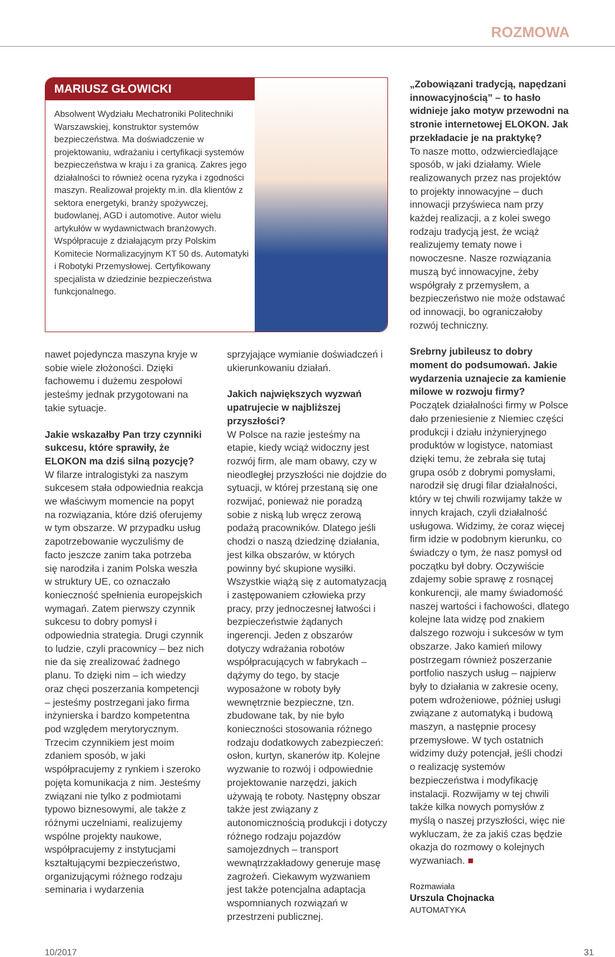ROZMOWA
MARIUSZ GŁOWICKI
Absolwent Wydziału Mechatroniki Politechniki Warszawskiej, konstruktor systemów bezpieczeństwa. Ma doświadczenie w projektowaniu, wdrażaniu i certyfikacji systemów bezpieczeństwa w kraju i za granicą. Zakres jego działalności to również ocena ryzyka i zgodności maszyn. Realizował projekty m.in. dla klientów z sektora energetyki, branży spożywczej, budowlanej, AGD i automotive. Autor wielu artykułów w wydawnictwach branżowych. Współpracuje z działającym przy Polskim Komitecie Normalizacyjnym KT 50 ds. Automatyki i Robotyki Przemysłowej. Certyfikowany specjalista w dziedzinie bezpieczeństwa funkcjonalnego.
nawet pojedyncza maszyna kryje w sobie wiele złożoności. Dzięki fachowemu i dużemu zespołowi jesteśmy jednak przygotowani na takie sytuacje.
Jakie wskazałby Pan trzy czynniki sukcesu, które sprawiły, że ELOKON ma dziś silną pozycję?
W filarze intralogistyki za naszym sukcesem stała odpowiednia reakcja we właściwym momencie na popyt na rozwiązania, które dziś oferujemy w tym obszarze. W przypadku usług zapotrzebowanie wyczuliśmy de facto jeszcze zanim taka potrzeba się narodziła i zanim Polska weszła w struktury UE, co oznaczało konieczność spełnienia europejskich wymagań. Zatem pierwszy czynnik sukcesu to dobry pomysł i odpowiednia strategia. Drugi czynnik to ludzie, czyli pracownicy – bez nich nie da się zrealizować żadnego planu. To dzięki nim – ich wiedzy oraz chęci poszerzania kompetencji – jesteśmy postrzegani jako firma inżynierska i bardzo kompetentna pod względem merytorycznym. Trzecim czynnikiem jest moim zdaniem sposób, w jaki współpracujemy z rynkiem i szeroko pojęta komunikacja z nim. Jesteśmy związani nie tylko z podmiotami typowo biznesowymi, ale także z różnymi uczelniami, realizujemy wspólne projekty naukowe, współpracujemy z instytucjami kształtującymi bezpieczeństwo, organizującymi różnego rodzaju seminaria i wydarzenia
sprzyjające wymianie doświadczeń i ukierunkowaniu działań.
Jakich największych wyzwań upatrujecie w najbliższej przyszłości?
W Polsce na razie jesteśmy na etapie, kiedy wciąż widoczny jest rozwój firm, ale mam obawy, czy w nieodległej przyszłości nie dojdzie do sytuacji, w której przestaną się one rozwijać, ponieważ nie poradzą sobie z niską lub wręcz zerową podażą pracowników. Dlatego jeśli chodzi o naszą dziedzinę działania, jest kilka obszarów, w których powinny być skupione wysiłki. Wszystkie wiążą się z automatyzacją i zastępowaniem człowieka przy pracy, przy jednoczesnej łatwości i bezpieczeństwie żądanych ingerencji. Jeden z obszarów dotyczy wdrażania robotów współpracujących w fabrykach – dążymy do tego, by stacje wyposażone w roboty były wewnętrznie bezpieczne, tzn. zbudowane tak, by nie było konieczności stosowania różnego rodzaju dodatkowych zabezpieczeń: osłon, kurtyn, skanerów itp. Kolejne wyzwanie to rozwój i odpowiednie projektowanie narzędzi, jakich używają te roboty. Następny obszar także jest związany z autonomicznością produkcji i dotyczy różnego rodzaju pojazdów samojezdnych – transport wewnątrzzakładowy generuje masę zagrożeń. Ciekawym wyzwaniem jest także potencjalna adaptacja wspomnianych rozwiązań w przestrzeni publicznej.
„Zobowiązani tradycją, napędzani innowacyjnością” – to hasło widnieje jako motyw przewodni na stronie internetowej ELOKON. Jak przekładacie je na praktykę?
To nasze motto, odzwierciedlające sposób, w jaki działamy. Wiele realizowanych przez nas projektów to projekty innowacyjne – duch innowacji przyświeca nam przy każdej realizacji, a z kolei swego rodzaju tradycją jest, że wciąż realizujemy tematy nowe i nowoczesne. Nasze rozwiązania muszą być innowacyjne, żeby współgrały z przemysłem, a bezpieczeństwo nie może odstawać od innowacji, bo ograniczałoby rozwój techniczny.
Srebrny jubileusz to dobry moment do podsumowań. Jakie wydarzenia uznajecie za kamienie milowe w rozwoju firmy?
Początek działalności firmy w Polsce dało przeniesienie z Niemiec części produkcji i działu inżynieryjnego produktów w logistyce, natomiast dzięki temu, że zebrała się tutaj grupa osób z dobrymi pomysłami, narodził się drugi filar działalności, który w tej chwili rozwijamy także w innych krajach, czyli działalność usługowa. Widzimy, że coraz więcej firm idzie w podobnym kierunku, co świadczy o tym, że nasz pomysł od początku był dobry. Oczywiście zdajemy sobie sprawę z rosnącej konkurencji, ale mamy świadomość naszej wartości i fachowości, dlatego kolejne lata widzę pod znakiem dalszego rozwoju i sukcesów w tym obszarze. Jako kamień milowy postrzegam również poszerzanie portfolio naszych usług – najpierw były to działania w zakresie oceny, potem wdrożeniowe, później usługi związane z automatyką i budową maszyn, a następnie procesy przemysłowe. W tych ostatnich widzimy duży potencjał, jeśli chodzi o realizację systemów bezpieczeństwa i modyfikację instalacji. Rozwijamy w tej chwili także kilka nowych pomysłów z myślą o naszej przyszłości, więc nie wykluczam, że za jakiś czas będzie okazja do rozmowy o kolejnych wyzwaniach. ■
Rozmawiała
Urszula Chojnacka
AUTOMATYKA
10/2017 31